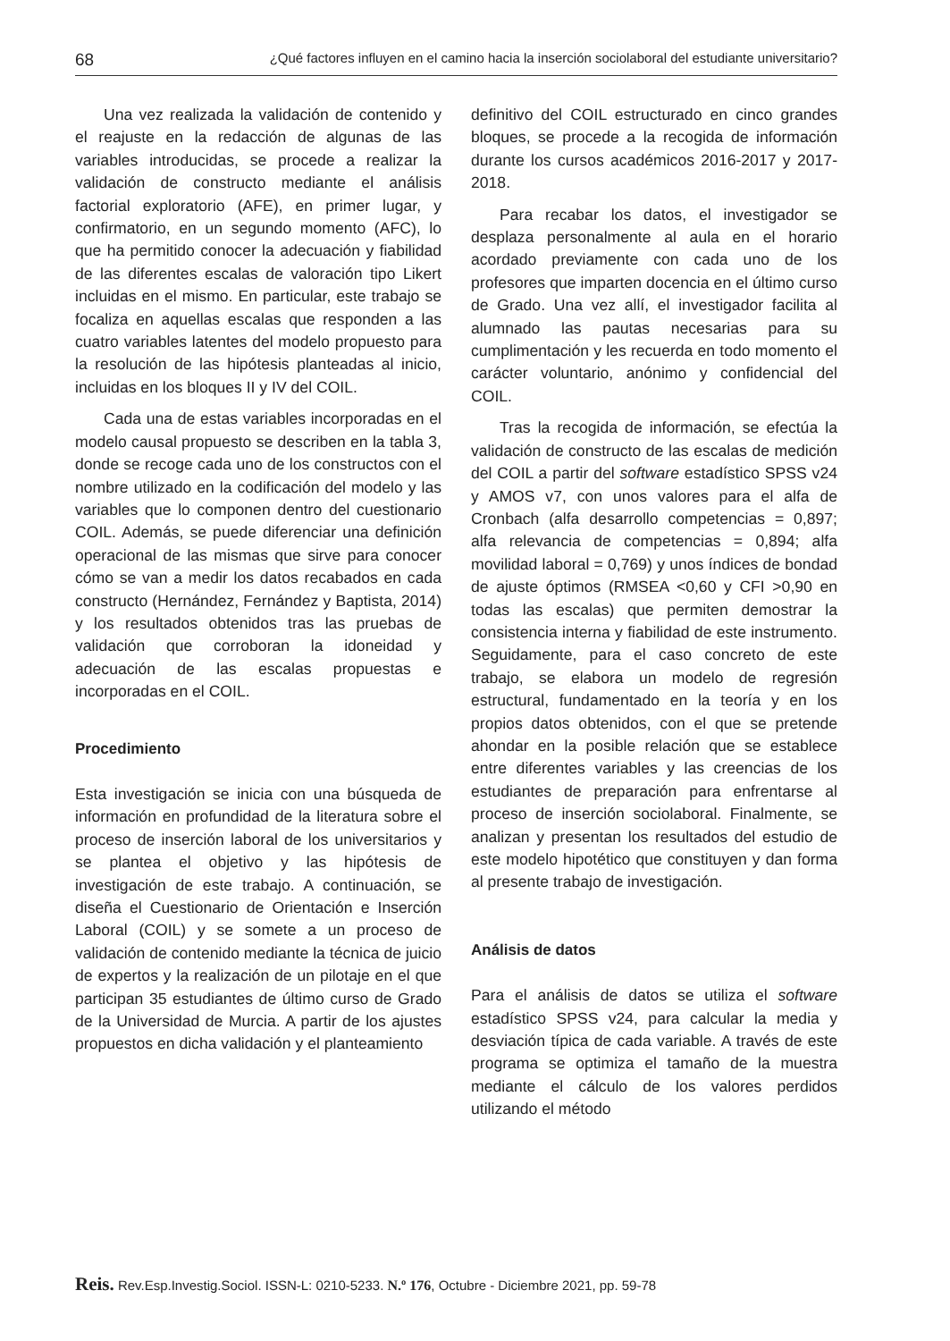68 ¿Qué factores influyen en el camino hacia la inserción sociolaboral del estudiante universitario?
Una vez realizada la validación de contenido y el reajuste en la redacción de algunas de las variables introducidas, se procede a realizar la validación de constructo mediante el análisis factorial exploratorio (AFE), en primer lugar, y confirmatorio, en un segundo momento (AFC), lo que ha permitido conocer la adecuación y fiabilidad de las diferentes escalas de valoración tipo Likert incluidas en el mismo. En particular, este trabajo se focaliza en aquellas escalas que responden a las cuatro variables latentes del modelo propuesto para la resolución de las hipótesis planteadas al inicio, incluidas en los bloques II y IV del COIL.
Cada una de estas variables incorporadas en el modelo causal propuesto se describen en la tabla 3, donde se recoge cada uno de los constructos con el nombre utilizado en la codificación del modelo y las variables que lo componen dentro del cuestionario COIL. Además, se puede diferenciar una definición operacional de las mismas que sirve para conocer cómo se van a medir los datos recabados en cada constructo (Hernández, Fernández y Baptista, 2014) y los resultados obtenidos tras las pruebas de validación que corroboran la idoneidad y adecuación de las escalas propuestas e incorporadas en el COIL.
Procedimiento
Esta investigación se inicia con una búsqueda de información en profundidad de la literatura sobre el proceso de inserción laboral de los universitarios y se plantea el objetivo y las hipótesis de investigación de este trabajo. A continuación, se diseña el Cuestionario de Orientación e Inserción Laboral (COIL) y se somete a un proceso de validación de contenido mediante la técnica de juicio de expertos y la realización de un pilotaje en el que participan 35 estudiantes de último curso de Grado de la Universidad de Murcia. A partir de los ajustes propuestos en dicha validación y el planteamiento
definitivo del COIL estructurado en cinco grandes bloques, se procede a la recogida de información durante los cursos académicos 2016-2017 y 2017-2018.
Para recabar los datos, el investigador se desplaza personalmente al aula en el horario acordado previamente con cada uno de los profesores que imparten docencia en el último curso de Grado. Una vez allí, el investigador facilita al alumnado las pautas necesarias para su cumplimentación y les recuerda en todo momento el carácter voluntario, anónimo y confidencial del COIL.
Tras la recogida de información, se efectúa la validación de constructo de las escalas de medición del COIL a partir del software estadístico SPSS v24 y AMOS v7, con unos valores para el alfa de Cronbach (alfa desarrollo competencias = 0,897; alfa relevancia de competencias = 0,894; alfa movilidad laboral = 0,769) y unos índices de bondad de ajuste óptimos (RMSEA <0,60 y CFI >0,90 en todas las escalas) que permiten demostrar la consistencia interna y fiabilidad de este instrumento. Seguidamente, para el caso concreto de este trabajo, se elabora un modelo de regresión estructural, fundamentado en la teoría y en los propios datos obtenidos, con el que se pretende ahondar en la posible relación que se establece entre diferentes variables y las creencias de los estudiantes de preparación para enfrentarse al proceso de inserción sociolaboral. Finalmente, se analizan y presentan los resultados del estudio de este modelo hipotético que constituyen y dan forma al presente trabajo de investigación.
Análisis de datos
Para el análisis de datos se utiliza el software estadístico SPSS v24, para calcular la media y desviación típica de cada variable. A través de este programa se optimiza el tamaño de la muestra mediante el cálculo de los valores perdidos utilizando el método
Reis. Rev.Esp.Investig.Sociol. ISSN-L: 0210-5233. N.º 176, Octubre - Diciembre 2021, pp. 59-78